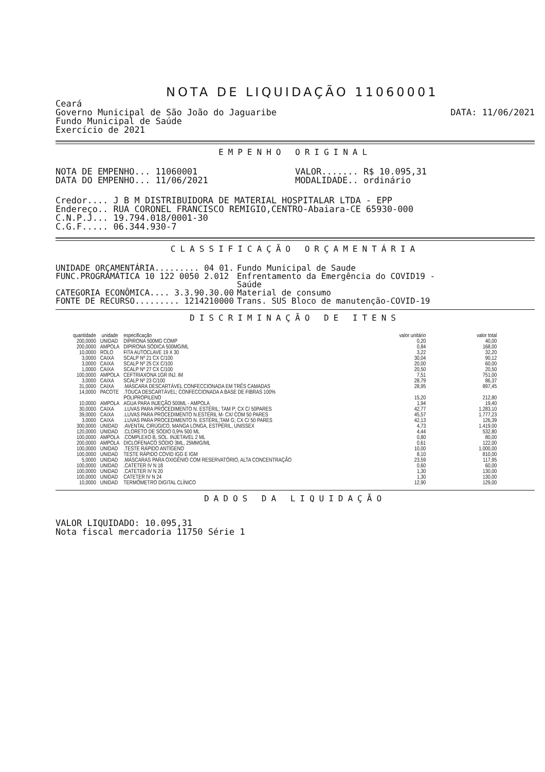NOTA DE LIQUIDAÇÃO 11060001
Ceará
Governo Municipal de São João do Jaguaribe
Fundo Municipal de Saúde
Exercício de 2021
DATA: 11/06/2021
EMPENHO ORIGINAL
NOTA DE EMPENHO... 11060001
DATA DO EMPENHO... 11/06/2021
VALOR....... R$ 10.095,31
MODALIDADE.. ordinário
Credor.... J B M DISTRIBUIDORA DE MATERIAL HOSPITALAR LTDA - EPP
Endereço.. RUA CORONEL FRANCISCO REMIGIO,CENTRO-Abaiara-CE 65930-000
C.N.P.J... 19.794.018/0001-30
C.G.F..... 06.344.930-7
CLASSIFICAÇÃO ORÇAMENTÁRIA
| UNIDADE ORÇAMENTÁRIA......... 04 01. | Fundo Municipal de Saude |
| FUNC.PROGRÁMÁTICA 10 122 0050 2.012 | Enfrentamento da Emergência do COVID19 - Saúde |
| CATEGORIA ECONÔMICA.... 3.3.90.30.00 | Material de consumo |
| FONTE DE RECURSO......... 1214210000 | Trans. SUS Bloco de manutenção-COVID-19 |
DISCRIMINAÇÃO DE ITENS
| quantidade | unidade | especificação | valor unitário | valor total |
| --- | --- | --- | --- | --- |
| 200,0000 | UNIDAD | DIPIRONA 500MG COMP | 0,20 | 40,00 |
| 200,0000 | AMPOLA | DIPIRONA SÓDICA 500MG/ML | 0,84 | 168,00 |
| 10,0000 | ROLO | FITA AUTOCLAVE 19 X 30 | 3,22 | 32,20 |
| 3,0000 | CAIXA | SCALP Nº 21 CX C/100 | 30,04 | 90,12 |
| 3,0000 | CAIXA | SCALP Nº 25 CX C/100 | 20,00 | 60,00 |
| 1,0000 | CAIXA | SCALP Nº 27 CX C/100 | 20,50 | 20,50 |
| 100,0000 | AMPOLA | CEFTRIAXONA 1GR INJ. IM | 7,51 | 751,00 |
| 3,0000 | CAIXA | SCALP Nº 23 C/100 | 28,79 | 86,37 |
| 31,0000 | CAIXA | .MÁSCARA DESCARTÁVEL CONFECCIONADA EM TRÊS CAMADAS | 28,95 | 897,45 |
| 14,0000 | PACOTE | .TOUCA DESCARTÁVEL; CONFECCIONADA A BASE DE FIBRAS 100% POLIPROPILENO | 15,20 | 212,80 |
| 10,0000 | AMPOLA | AGUA PARA INJEÇÃO 500ML - AMPOLA | 1,94 | 19,40 |
| 30,0000 | CAIXA | .LUVAS PARA PROCEDIMENTO N. ESTÉRIL; TAM P; CX C/ 50PARES | 42,77 | 1.283,10 |
| 39,0000 | CAIXA | .LUVAS PARA PROCEDIMENTO N.ESTÉRIL M- CX/ COM 50 PARES | 45,57 | 1.777,23 |
| 3,0000 | CAIXA | .LUVAS PARA PROCEDIMENTO N. ESTÉRIL;TAM G; CX C/ 50 PARES | 42,13 | 126,39 |
| 300,0000 | UNIDAD | .AVENTAL CIRÚGICO, MANGA LONGA, ESTPÉRIL, UNISSEX | 4,73 | 1.419,00 |
| 120,0000 | UNIDAD | .CLORETO DE SÓDIO 0,9% 500 ML | 4,44 | 532,80 |
| 100,0000 | AMPOLA | .COMPLEXO B, SOL. INJETAVEL 2 ML | 0,80 | 80,00 |
| 200,0000 | AMPOLA | DICLOFENACO SÓDIO 3ML, 25MMG/ML | 0,61 | 122,00 |
| 100,0000 | UNIDAD | .TESTE RÁPIDO ANTÍGENO | 10,00 | 1.000,00 |
| 100,0000 | UNIDAD | TESTE RÁPIDO COVID IGG E IGM | 8,10 | 810,00 |
| 5,0000 | UNIDAD | .MÁSCARAS PARA OXIGÊNIO COM RESERVATÓRIO, ALTA CONCENTRAÇÃO | 23,59 | 117,95 |
| 100,0000 | UNIDAD | .CATETER IV N 18 | 0,60 | 60,00 |
| 100,0000 | UNIDAD | .CATETER IV N 20 | 1,30 | 130,00 |
| 100,0000 | UNIDAD | CATETER IV N 24 | 1,30 | 130,00 |
| 10,0000 | UNIDAD | TERMÔMETRO DIGITAL CLÍNICO | 12,90 | 129,00 |
DADOS DA LIQUIDAÇÃO
VALOR LIQUIDADO: 10.095,31
Nota fiscal mercadoria 11750 Série 1